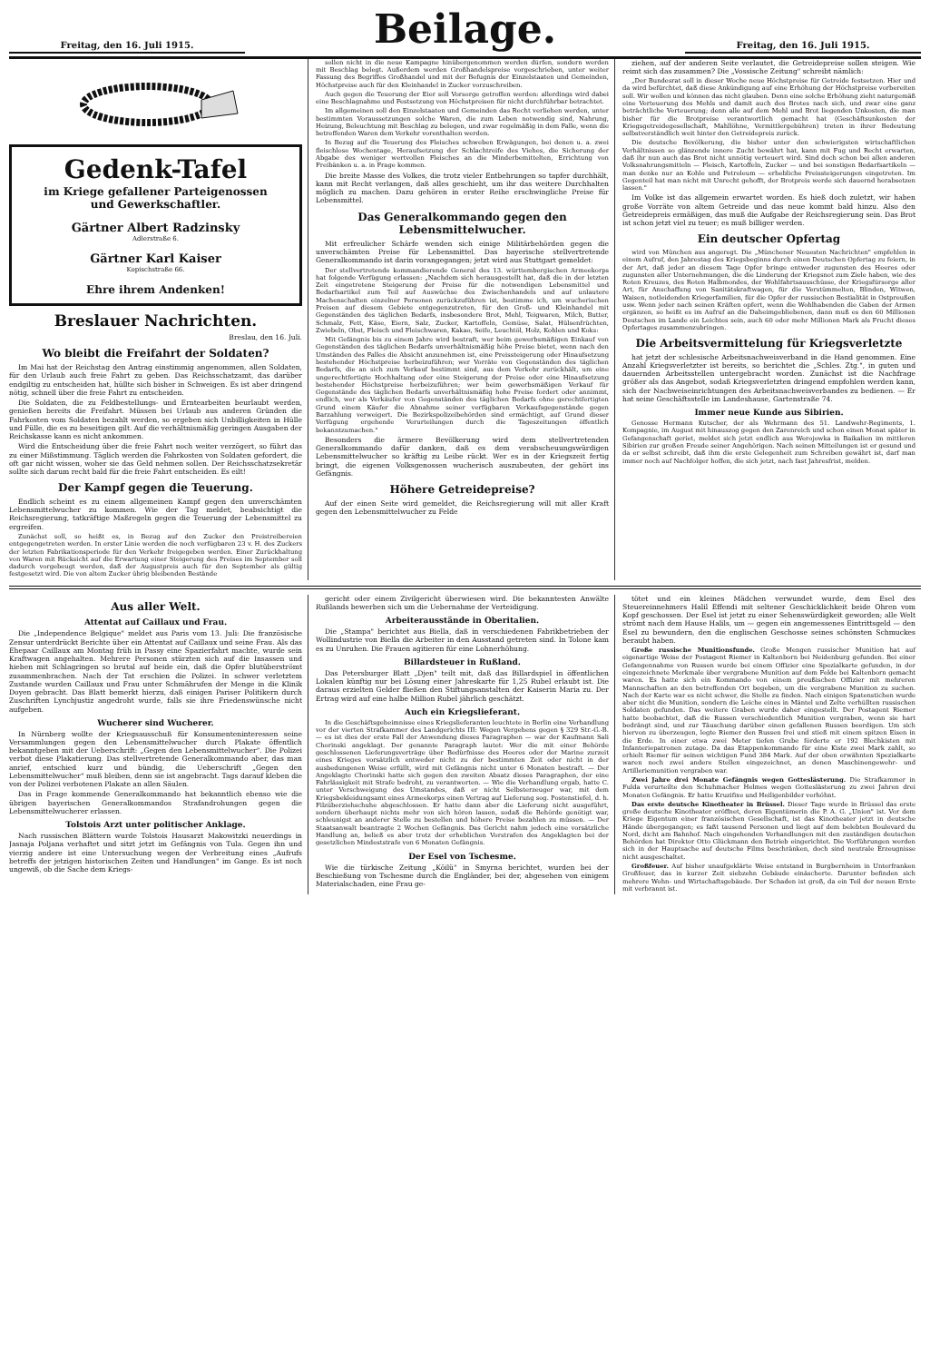Freitag, den 16. Juli 1915.
Beilage.
Freitag, den 16. Juli 1915.
Gedenk-Tafel
im Kriege gefallener Parteigenossen
und Gewerkschaftler.
Gärtner Albert Radzinsky
Adlerstraße 6.
Gärtner Karl Kaiser
Kopischstraße 66.
Ehre ihrem Andenken!
Breslauer Nachrichten.
Breslau, den 16. Juli.
Wo bleibt die Freifahrt der Soldaten?
Im Mai hat der Reichstag den Antrag einstimmig angenommen, allen Soldaten, für den Urlaub auch freie Fahrt zu geben. Das Reichsschatzamt, das darüber endgiltig zu entscheiden hat, hüllte sich bisher in Schweigen. Es ist aber dringend nötig, schnell über die freie Fahrt zu entscheiden.
Die Soldaten, die zu Feldbestellungs- und Erntearbeiten beurlaubt werden, genießen bereits die Freifahrt. Müssen bei Urlaub aus anderen Gründen die Fahrkosten vom Soldaten bezahlt werden, so ergeben sich Unbilligkeiten in Hülle und Fülle, die es zu beseitigen gilt. Auf die verhältnismäßig geringen Ausgaben der Reichskasse kann es nicht ankommen.
Wird die Entscheidung über die freie Fahrt noch weiter verzögert, so führt das zu einer Mißstimmung. Täglich werden die Fahrkosten von Soldaten gefordert, die oft gar nicht wissen, woher sie das Geld nehmen sollen. Der Reichsschatzsekretär sollte sich darum recht bald für die freie Fahrt entscheiden. Es eilt!
Der Kampf gegen die Teuerung.
Endlich scheint es zu einem allgemeinen Kampf gegen den unverschämten Lebensmittelwucher zu kommen. Wie der Tag meldet, beabsichtigt die Reichsregierung, tatkräftige Maßregeln gegen die Teuerung der Lebensmittel zu ergreifen.
Zunächst soll, so heißt es, in Bezug auf den Zucker den Preistreibereien entgegengetreten werden. In erster Linie werden die noch verfügbaren 23 v. H. des Zuckers der letzten Fabrikationsperiode für den Verkehr freigegeben werden. Einer Zurückhaltung von Waren mit Rücksicht auf die Erwartung einer Steigerung des Preises im September soll dadurch vorgebeugt werden, daß der Augustpreis auch für den September als gültig festgesetzt wird. Die von altem Zucker übrig bleibenden Bestände
sollen nicht in die neue Kampagne hinübergenommen werden dürfen, sondern werden mit Beschlag belegt. Außerdem werden Großhandelspreise vorgeschrieben, unter weiter Fassung des Begriffes Großhandel und mit der Befugnis der Einzelstaaten und Gemeinden, Höchstpreise auch für den Kleinhandel in Zucker vorzuschreiben.
Auch gegen die Teuerung der Eier soll Vorsorge getroffen werden: allerdings wird dabei eine Beschlagnahme und Festsetzung von Höchstpreisen für nicht durchführbar betrachtet.
Im allgemeinen soll den Einzelstaaten und Gemeinden das Recht verliehen werden, unter bestimmten Voraussetzungen solche Waren, die zum Leben notwendig sind, Nahrung, Heizung, Beleuchtung mit Beschlag zu belegen, und zwar regelmäßig in dem Falle, wenn die betreffenden Waren dem Verkehr vorenthalten werden.
In Bezug auf die Teuerung des Fleisches schweben Erwägungen, bei denen u. a. zwei fleischlose Wochentage, Heraufsetzung der Schlachtreife des Viehes, die Sicherung der Abgabe des weniger wertvollen Fleisches an die Minderbemittelten, Errichtung von Freibänken u. a. in Frage kommen.
Die breite Masse des Volkes, die trotz vieler Entbehrungen so tapfer durchhält, kann mit Recht verlangen, daß alles geschieht, um ihr das weitere Durchhalten möglich zu machen. Dazu gehören in erster Reihe erschwingliche Preise für Lebensmittel.
Das Generalkommando gegen den Lebensmittelwucher.
Mit erfreulicher Schärfe wenden sich einige Militärbehörden gegen die unverschämten Preise für Lebensmittel. Das bayerische stellvertretende Generalkommando ist darin vorangegangen; jetzt wird aus Stuttgart gemeldet:
Der stellvertretende kommandierende General des 13. württembergischen Armeekorps hat folgende Verfügung erlassen: „Nachdem sich herausgestellt hat, daß die in der letzten Zeit eingetretene Steigerung der Preise für die notwendigen Lebensmittel und Bedarfsartikel zum Teil auf Auswüchse des Zwischenhandels und auf unlautere Machenschaften einzelner Personen zurückzuführen ist, bestimme ich, um wucherischen Preisen auf diesem Gebiete entgegenzutreten, für den Groß- und Kleinhandel mit Gegenständen des täglichen Bedarfs, insbesondere Brot, Mehl, Teigwaren, Milch, Butter, Schmalz, Fett, Käse, Eiern, Salz, Zucker, Kartoffeln, Gemüse, Salat, Hülsenfrüchten, Zwiebeln, Obst, Fleisch und Fleischwaren, Kakao, Seife, Leuchtöl, Holz, Kohlen und Koks:
Mit Gefängnis bis zu einem Jahre wird bestraft, wer beim gewerbsmäßigen Einkauf von Gegenständen des täglichen Bedarfs unverhältnismäßig höhe Preise bietet, wenn nach den Umständen des Falles die Absicht anzunehmen ist, eine Preissteigerung oder Hinaufsetzung bestehender Höchstpreise herbeizuführen; wer Vorräte von Gegenständen des täglichen Bedarfs, die an sich zum Verkauf bestimmt sind, aus dem Verkehr zurückhält, um eine ungerechtfertigte Hochhaltung oder eine Steigerung der Preise oder eine Hinaufsetzung bestehender Höchstpreise herbeizuführen; wer beim gewerbsmäßigen Verkauf für Gegenstände des täglichen Bedarfs unverhältnismäßig hohe Preise fordert oder annimmt, endlich, wer als Verkäufer von Gegenständen des täglichen Bedarfs ohne gerechtfertigten Grund einem Käufer die Abnahme seiner verfügbaren Verkaufsgegenstände gegen Barzahlung verweigert. Die Bezirkspolizeibehörden sind ermächtigt, auf Grund dieser Verfügung ergehende Verurteilungen durch die Tageszeitungen öffentlich bekanntzumachen."
Besonders die ärmere Bevölkerung wird dem stellvertretenden Generalkommando dafür danken, daß es dem verabscheuungswürdigen Lebensmittelwucher so kräftig zu Leibe rückt. Wer es in der Kriegszeit fertig bringt, die eigenen Volksgenossen wucherisch auszubeuten, der gehört ins Gefängnis.
Höhere Getreidepreise?
Auf der einen Seite wird gemeldet, die Reichsregierung will mit aller Kraft gegen den Lebensmittelwucher zu Felde
ziehen, auf der anderen Seite verlautet, die Getreidepreise sollen steigen. Wie reimt sich das zusammen? Die „Vossische Zeitung" schreibt nämlich:
„Der Bundesrat soll in dieser Woche neue Höchstpreise für Getreide festsetzen. Hier und da wird befürchtet, daß diese Ankündigung auf eine Erhöhung der Höchstpreise vorbereiten soll. Wir wollen und können das nicht glauben. Denn eine solche Erhöhung zieht naturgemäß eine Verteuerung des Mehls und damit auch des Brotes nach sich, und zwar eine ganz beträchtliche Verteuerung; denn alle auf dem Mehl und Brot liegenden Unkosten, die man bisher für die Brotpreise verantwortlich gemacht hat (Geschäftsunkosten der Kriegsgetreidegesellschaft, Mahllöhne, Vermittlergebühren) treten in ihrer Bedeutung selbstverständlich weit hinter den Getreidepreis zurück.
Die deutsche Bevölkerung, die bisher unter den schwierigsten wirtschaftlichen Verhältnissen so glänzende innere Zucht bewährt hat, kann mit Fug und Recht erwarten, daß ihr nun auch das Brot nicht unnötig verteuert wird. Sind doch schon bei allen anderen Volksnahrungsmitteln — Fleisch, Kartoffeln, Zucker — und bei sonstigen Bedarfsartikeln — man denke nur an Kohle und Petroleum — erhebliche Preissteigerungen eingetreten. Im Gegenteil hat man nicht mit Unrecht gehofft, der Brotpreis werde sich dauernd herabsetzen lassen."
Im Volke ist das allgemein erwartet worden. Es hieß doch zuletzt, wir haben große Vorräte von altem Getreide und das neue kommt bald hinzu. Also den Getreidepreis ermäßigen, das muß die Aufgabe der Reichsregierung sein. Das Brot ist schon jetzt viel zu teuer; es muß billiger werden.
Ein deutscher Opfertag
wird von München aus angeregt. Die „Münchener Neuesten Nachrichten" empfehlen in einem Aufruf, den Jahrestag des Kriegsbeginns durch einen Deutschen Opfertag zu feiern, in der Art, daß jeder an diesem Tage Opfer bringe entweder zugunsten des Heeres oder zugunsten aller Unternehmungen, die die Linderung der Kriegsnot zum Ziele haben, wie des Roten Kreuzes, des Roten Halbmondes, der Wohlfahrtsausschüsse, der Kriegsfürsorge aller Art, für Anschaffung von Sanitätskraftwagen, für die Verstümmelten, Blinden, Witwen, Waisen, notleidenden Kriegerfamilien, für die Opfer der russischen Bestialität in Ostpreußen usw. Wenn jeder nach seinen Kräften opfert, wenn die Wohlhabenden die Gaben der Armen ergänzen, so heißt es im Aufruf an die Daheimgebliebenen, dann muß es den 60 Millionen Deutschen im Lande ein Leichtes sein, auch 60 oder mehr Millionen Mark als Frucht dieses Opfertages zusammenzubringen.
Die Arbeitsvermittelung für Kriegsverletzte
hat jetzt der schlesische Arbeitsnachweisverband in die Hand genommen. Eine Anzahl Kriegsverletzter ist bereits, so berichtet die „Schles. Ztg.", in guten und dauernden Arbeitsstellen untergebracht worden. Zunächst ist die Nachfrage größer als das Angebot, sodaß Kriegsverletzten dringend empfohlen werden kann, sich der Nachweiseinrichtungen des Arbeitsnachweisverbandes zu bedienen. — Er hat seine Geschäftsstelle im Landeshause, Gartenstraße 74.
Immer neue Kunde aus Sibirien.
Genosse Hermann Kutscher, der als Wehrmann des 51. Landwehr-Regiments, 1. Kompagnie, im August mit hinauszog gegen den Zarenreich und schon einen Monat später in Gefangenschaft geriet, meldet sich jetzt endlich aus Werojowka in Baikalien im mittleren Sibirien zur großen Freude seiner Angehörigen. Nach seinen Mitteilungen ist er gesund und da er selbst schreibt, daß ihm die erste Gelegenheit zum Schreiben gewährt ist, darf man immer noch auf Nachfolger hoffen, die sich jetzt, nach fast Jahresfrist, melden.
Aus aller Welt.
Attentat auf Caillaux und Frau.
Die „Independence Belgique" meldet aus Paris vom 13. Juli: Die französische Zensur unterdrückt Berichte über ein Attentat auf Caillaux und seine Frau. Als das Ehepaar Caillaux am Montag früh in Passy eine Spazierfahrt machte, wurde sein Kraftwagen angehalten. Mehrere Personen stürzten sich auf die Insassen und hieben mit Schlagringen so brutal auf beide ein, daß die Opfer blutüberströmt zusammenbrachen. Nach der Tat erschien die Polizei. In schwer verletztem Zustande wurden Caillaux und Frau unter Schmährufen der Menge in die Klinik Doyen gebracht. Das Blatt bemerkt hierzu, daß einigen Pariser Politikern durch Zuschriften Lynchjustiz angedroht wurde, falls sie ihre Friedenswünsche nicht aufgeben.
Wucherer sind Wucherer.
In Nürnberg wollte der Kriegsausschuß für Konsumenteninteressen seine Versammlungen gegen den Lebensmittelwucher durch Plakate öffentlich bekanntgeben mit der Ueberschrift: „Gegen den Lebensmittelwucher". Die Polizei verbot diese Plakatierung. Das stellvertretende Generalkommando aber, das man anrief, entschied kurz und bündig, die Ueberschrift „Gegen den Lebensmittelwucher" muß bleiben, denn sie ist angebracht. Tags darauf kleben die von der Polizei verbotenen Plakate an allen Säulen.
Das in Frage kommende Generalkommando hat bekanntlich ebenso wie die übrigen bayerischen Generalkommandos Strafandrohungen gegen die Lebensmittelwucherer erlassen.
Tolstois Arzt unter politischer Anklage.
Nach russischen Blättern wurde Tolstois Hausarzt Makowitzki neuerdings in Jasnaja Poljana verhaftet und sitzt jetzt im Gefängnis von Tula. Gegen ihn und vierzig andere ist eine Untersuchung wegen der Verbreitung eines „Aufrufs betreffs der jetzigen historischen Zeiten und Handlungen" im Gange. Es ist noch ungewiß, ob die Sache dem Kriegs-
gericht oder einem Zivilgericht überwiesen wird. Die bekanntesten Anwälte Rußlands bewerben sich um die Uebernahme der Verteidigung.
Arbeiterausstände in Oberitalien.
Die „Stampa" berichtet aus Biella, daß in verschiedenen Fabrikbetrieben der Wollindustrie von Biella die Arbeiter in den Ausstand getreten sind. In Tolone kam es zu Unruhen. Die Frauen agitieren für eine Lohnerhöhung.
Billardsteuer in Rußland.
Das Petersburger Blatt „Djen" teilt mit, daß das Billardspiel in öffentlichen Lokalen künftig nur bei Lösung einer Jahreskarte für 1,25 Rubel erlaubt ist. Die daraus erzielten Gelder fließen den Stiftungsanstalten der Kaiserin Maria zu. Der Ertrag wird auf eine halbe Million Rubel jährlich geschätzt.
Auch ein Kriegslieferant.
In die Geschäftsgeheimnisse eines Kriegslieferanten leuchtete in Berlin eine Verhandlung vor der vierten Strafkammer des Landgerichts III: Wegen Vergehens gegen § 329 Str.-G.-B. — es ist dies der erste Fall der Anwendung dieses Paragraphen — war der Kaufmann Sali Chorinski angeklagt. Der genannte Paragraph lautet: Wer die mit einer Behörde geschlossenen Lieferungsverträge über Bedürfnisse des Heeres oder der Marine zurzeit eines Krieges vorsätzlich entweder nicht zu der bestimmten Zeit oder nicht in der ausbedungenen Weise erfüllt, wird mit Gefängnis nicht unter 6 Monaten bestraft. — Der Angeklagte Chorinski hatte sich gegen den zweiten Absatz dieses Paragraphen, der eine Fahrlässigkeit mit Strafe bedroht, zu verantworten. — Wie die Verhandlung ergab, hatte C. unter Verschweigung des Umstandes, daß er nicht Selbsterzeuger war, mit dem Kriegsbekleidungsamt eines Armeekorps einen Vertrag auf Lieferung sog. Postenstiefel, d. h. Filzüberziehschuhe abgeschlossen. Er hatte dann aber die Lieferung nicht ausgeführt, sondern überhaupt nichts mehr von sich hören lassen, sodaß die Behörde genötigt war, schleunigst an anderer Stelle zu bestellen und höhere Preise bezahlen zu müssen. — Der Staatsanwalt beantragte 2 Wochen Gefängnis. Das Gericht nahm jedoch eine vorsätzliche Handlung an, beließ es aber trotz der erheblichen Vorstrafen des Angeklagten bei der gesetzlichen Mindeststrafe von 6 Monaten Gefängnis.
Der Esel von Tschesme.
Wie die türkische Zeitung „Köilü" in Smyrna berichtet, wurden bei der Beschießung von Tschesme durch die Engländer, bei der, abgesehen von einigem Materialschaden, eine Frau ge-
tötet und ein kleines Mädchen verwundet wurde, dem Esel des Steuereinnehmers Halil Effendi mit seltener Geschicklichkeit beide Ohren vom Kopf geschossen. Der Esel ist jetzt zu einer Sehenswürdigkeit geworden; alle Welt strömt nach dem Hause Halils, um — gegen ein angemessenes Eintrittsgeld — den Esel zu bewundern, den die englischen Geschosse seines schönsten Schmuckes beraubt haben.
Große russische Munitionsfunde. Große Mengen russischer Munition hat auf eigenartige Weise der Postagent Riemer in Kaltenborn bei Neidenburg gefunden. Bei einer Gefangennahme von Russen wurde bei einem Offizier eine Spezialkarte gefunden, in der eingezeichnete Merkmale über vergrabene Munition auf dem Felde bei Kaltenborn gemacht waren. Es hatte sich ein Kommando von einem preußischen Offizier mit mehreren Mannschaften an den betreffenden Ort begeben, um die vergrabene Munition zu suchen. Nach der Karte war es nicht schwer, die Stelle zu finden. Nach einigen Spatenstichen wurde aber nicht die Munition, sondern die Leiche eines in Mäntel und Zelte verhüllten russischen Soldaten gefunden. Das weitere Graben wurde daher eingestellt. Der Postagent Riemer hatte beobachtet, daß die Russen verschiedentlich Munition vergraben, wenn sie hart bedrängt sind, und zur Täuschung darüber einen gefallenen Russen beerdigen. Um sich hiervon zu überzeugen, legte Riemer den Russen frei und stieß mit einem spitzen Eisen in die Erde. In einer etwa zwei Meter tiefen Grube förderte er 192 Blechkisten mit Infanteriepatronen zutage. Da das Etappenkommando für eine Kiste zwei Mark zahlt, so erhielt Riemer für seinen wichtigen Fund 384 Mark. Auf der oben erwähnten Spezialkarte waren noch zwei andere Stellen eingezeichnet, an denen Maschinengewehr- und Artilleriemunition vergraben war.
Zwei Jahre drei Monate Gefängnis wegen Gotteslästerung. Die Strafkammer in Fulda verurteilte den Schuhmacher Helmes wegen Gotteslästerung zu zwei Jahren drei Monaten Gefängnis. Er hatte Kruzifixe und Heiligenbilder verhöhnt.
Das erste deutsche Kinotheater in Brüssel. Dieser Tage wurde in Brüssel das erste große deutsche Kinotheater eröffnet, deren Eigentümerin die P. A. G. „Union" ist. Vor dem Kriege Eigentum einer französischen Gesellschaft, ist das Kinotheater jetzt in deutsche Hände übergegangen; es faßt tausend Personen und liegt auf dem belebten Boulevard du Nord, dicht am Bahnhof. Nach eingehenden Verhandlungen mit den zuständigen deutschen Behörden hat Direktor Otto Glückmann den Betrieb eingerichtet. Die Vorführungen werden sich in der Hauptsache auf deutsche Films beschränken, doch sind neutrale Erzeugnisse nicht ausgeschaltet.
Großfeuer. Auf bisher unaufgeklärte Weise entstand in Burgbernheim in Unterfranken Großfeuer, das in kurzer Zeit siebzehn Gebäude einäscherte. Darunter befinden sich mehrere Wohn- und Wirtschaftsgebäude. Der Schaden ist groß, da ein Teil der neuen Ernte mit verbrannt ist.